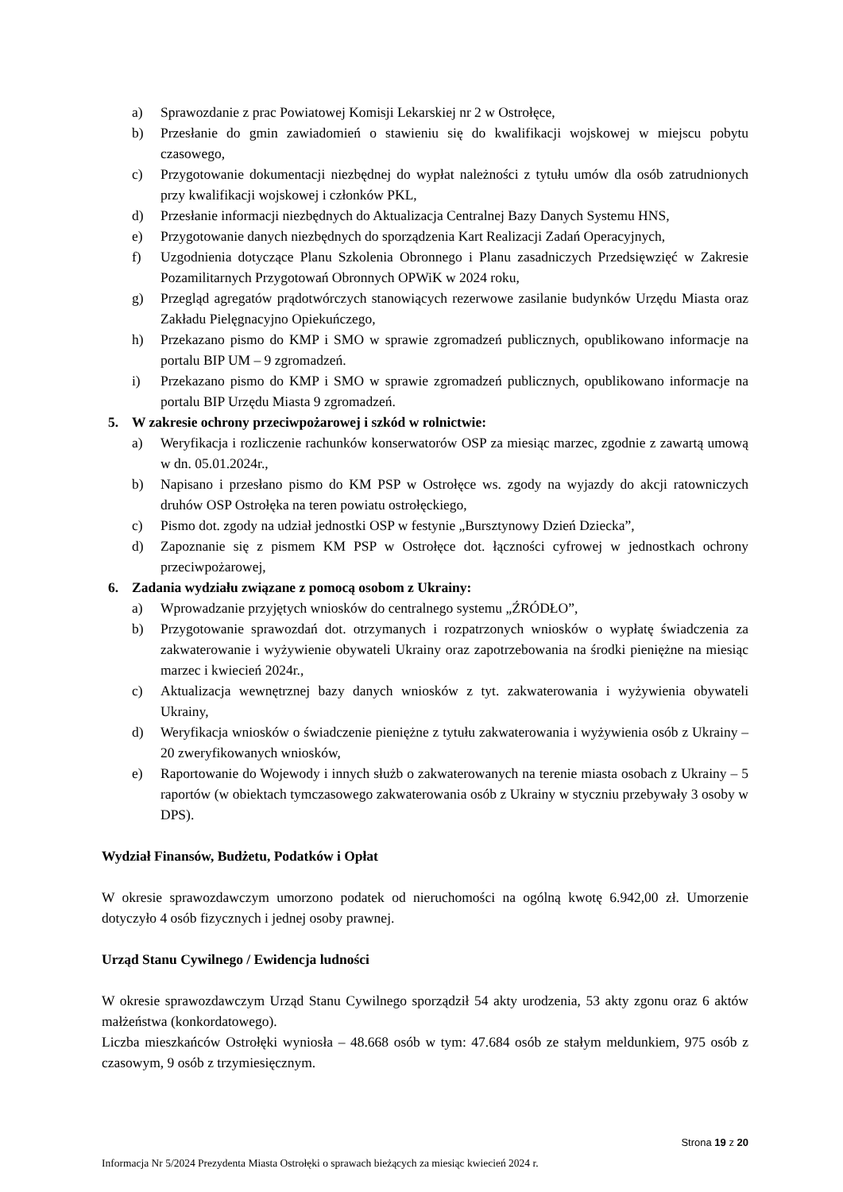a) Sprawozdanie z prac Powiatowej Komisji Lekarskiej nr 2 w Ostrołęce,
b) Przesłanie do gmin zawiadomień o stawieniu się do kwalifikacji wojskowej w miejscu pobytu czasowego,
c) Przygotowanie dokumentacji niezbędnej do wypłat należności z tytułu umów dla osób zatrudnionych przy kwalifikacji wojskowej i członków PKL,
d) Przesłanie informacji niezbędnych do Aktualizacja Centralnej Bazy Danych Systemu HNS,
e) Przygotowanie danych niezbędnych do sporządzenia Kart Realizacji Zadań Operacyjnych,
f) Uzgodnienia dotyczące Planu Szkolenia Obronnego i Planu zasadniczych Przedsięwzięć w Zakresie Pozamilitarnych Przygotowań Obronnych OPWiK w 2024 roku,
g) Przegląd agregatów prądotwórczych stanowiących rezerwowe zasilanie budynków Urzędu Miasta oraz Zakładu Pielęgnacyjno Opiekuńczego,
h) Przekazano pismo do KMP i SMO w sprawie zgromadzeń publicznych, opublikowano informacje na portalu BIP UM – 9 zgromadzeń.
i) Przekazano pismo do KMP i SMO w sprawie zgromadzeń publicznych, opublikowano informacje na portalu BIP Urzędu Miasta 9 zgromadzeń.
5. W zakresie ochrony przeciwpożarowej i szkód w rolnictwie:
a) Weryfikacja i rozliczenie rachunków konserwatorów OSP za miesiąc marzec, zgodnie z zawartą umową w dn. 05.01.2024r.,
b) Napisano i przesłano pismo do KM PSP w Ostrołęce ws. zgody na wyjazdy do akcji ratowniczych druhów OSP Ostrołęka na teren powiatu ostrołęckiego,
c) Pismo dot. zgody na udział jednostki OSP w festynie „Bursztynowy Dzień Dziecka”,
d) Zapoznanie się z pismem KM PSP w Ostrołęce dot. łączności cyfrowej w jednostkach ochrony przeciwpożarowej,
6. Zadania wydziału związane z pomocą osobom z Ukrainy:
a) Wprowadzanie przyjętych wniosków do centralnego systemu „ŹRÓDŁO”,
b) Przygotowanie sprawozdań dot. otrzymanych i rozpatrzonych wniosków o wypłatę świadczenia za zakwaterowanie i wyżywienie obywateli Ukrainy oraz zapotrzebowania na środki pieniężne na miesiąc marzec i kwiecień 2024r.,
c) Aktualizacja wewnętrznej bazy danych wniosków z tyt. zakwaterowania i wyżywienia obywateli Ukrainy,
d) Weryfikacja wniosków o świadczenie pieniężne z tytułu zakwaterowania i wyżywienia osób z Ukrainy – 20 zweryfikowanych wniosków,
e) Raportowanie do Wojewody i innych służb o zakwaterowanych na terenie miasta osobach z Ukrainy – 5 raportów (w obiektach tymczasowego zakwaterowania osób z Ukrainy w styczniu przebywały 3 osoby w DPS).
Wydział Finansów, Budżetu, Podatków i Opłat
W okresie sprawozdawczym umorzono podatek od nieruchomości na ogólną kwotę 6.942,00 zł. Umorzenie dotyczyło 4 osób fizycznych i jednej osoby prawnej.
Urząd Stanu Cywilnego / Ewidencja ludności
W okresie sprawozdawczym Urząd Stanu Cywilnego sporządził 54 akty urodzenia, 53 akty zgonu oraz 6 aktów małżeństwa (konkordatowego).
Liczba mieszkańców Ostrołęki wyniosła – 48.668 osób w tym: 47.684 osób ze stałym meldunkiem, 975 osób z czasowym, 9 osób z trzymiesięcznym.
Strona 19 z 20
Informacja Nr 5/2024 Prezydenta Miasta Ostrołęki o sprawach bieżących za miesiąc kwiecień 2024 r.